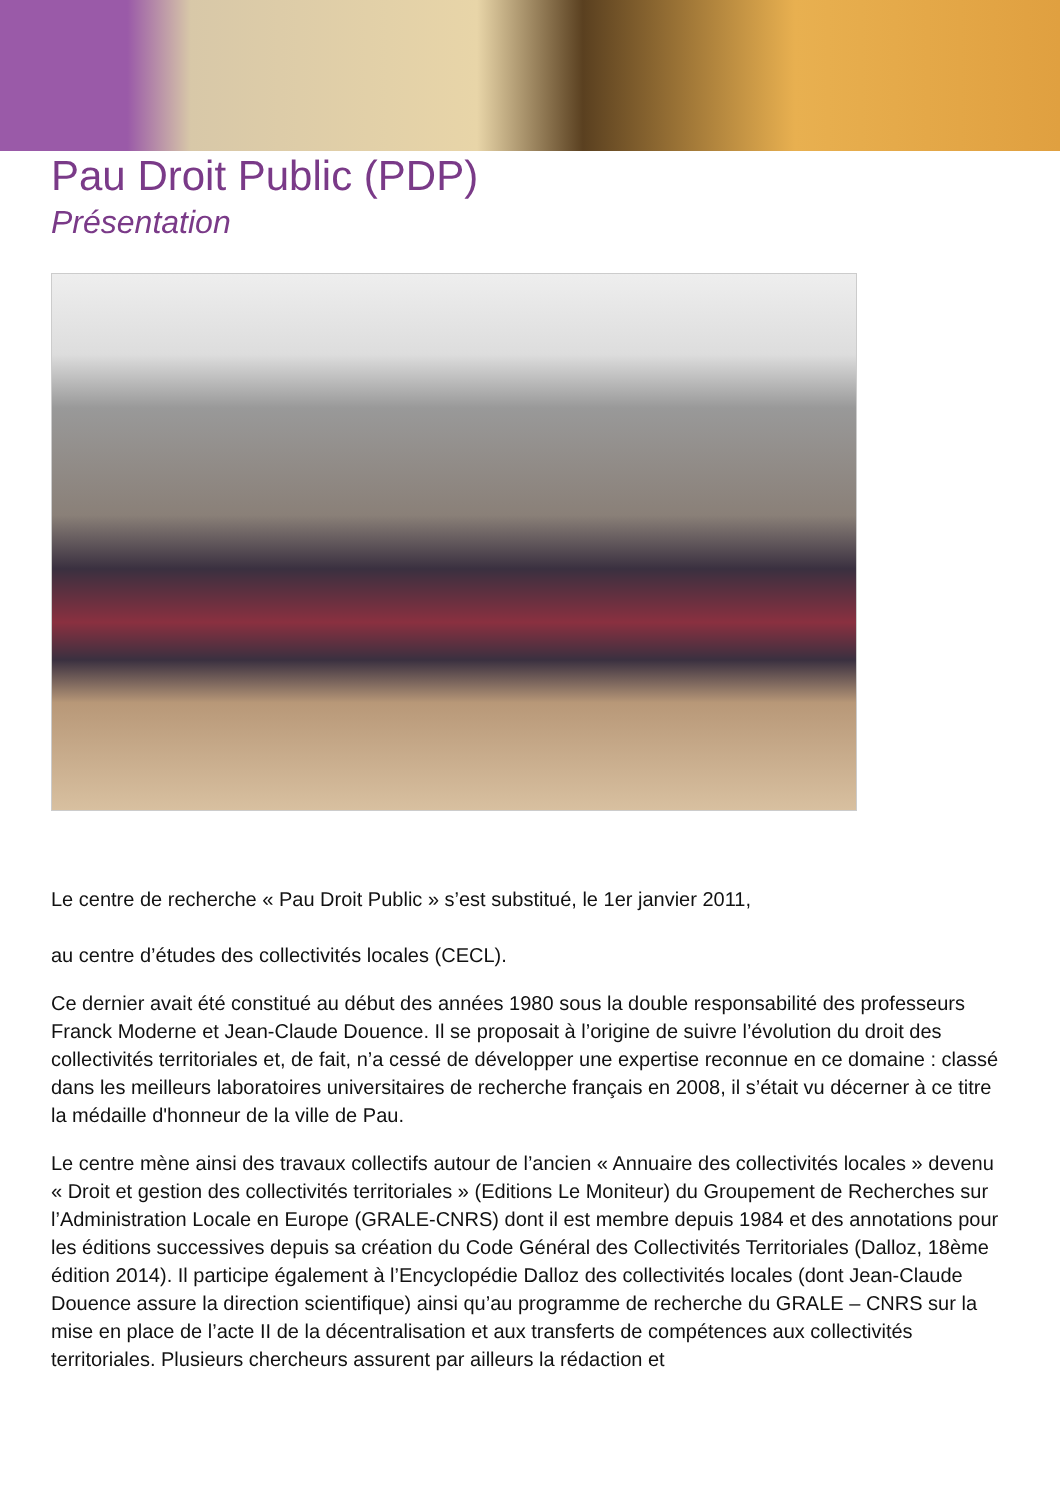Pau Droit Public (PDP)
Présentation
Le centre de recherche « Pau Droit Public » s’est substitué, le 1er janvier 2011,
au centre d’études des collectivités locales (CECL).
Ce dernier avait été constitué au début des années 1980 sous la double responsabilité des professeurs Franck Moderne et Jean-Claude Douence. Il se proposait à l’origine de suivre l’évolution du droit des collectivités territoriales et, de fait, n’a cessé de développer une expertise reconnue en ce domaine : classé dans les meilleurs laboratoires universitaires de recherche français en 2008, il s’était vu décerner à ce titre la médaille d'honneur de la ville de Pau.
Le centre mène ainsi des travaux collectifs autour de l’ancien « Annuaire des collectivités locales » devenu « Droit et gestion des collectivités territoriales » (Editions Le Moniteur) du Groupement de Recherches sur l’Administration Locale en Europe (GRALE-CNRS) dont il est membre depuis 1984 et des annotations pour les éditions successives depuis sa création du Code Général des Collectivités Territoriales (Dalloz, 18ème édition 2014). Il participe également à l’Encyclopédie Dalloz des collectivités locales (dont Jean-Claude Douence assure la direction scientifique) ainsi qu’au programme de recherche du GRALE – CNRS sur la mise en place de l’acte II de la décentralisation et aux transferts de compétences aux collectivités territoriales. Plusieurs chercheurs assurent par ailleurs la rédaction et